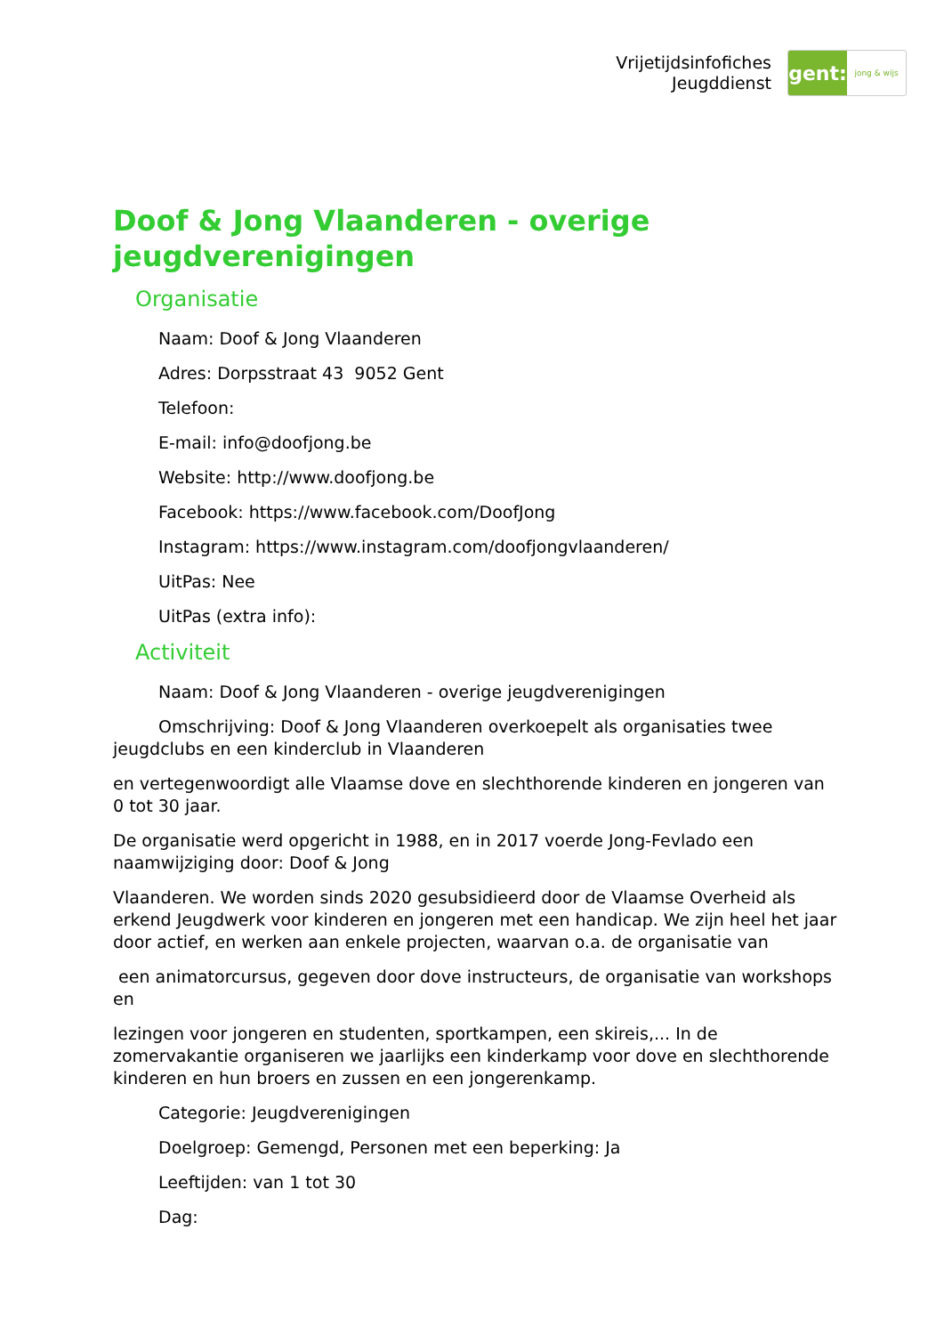Vrijetijdsinfofiches
Jeugddienst
gent:
jong & wijs
Doof & Jong Vlaanderen - overige jeugdverenigingen
Organisatie
Naam: Doof & Jong Vlaanderen
Adres: Dorpsstraat 43 9052 Gent
Telefoon:
E-mail: info@doofjong.be
Website: http://www.doofjong.be
Facebook: https://www.facebook.com/DoofJong
Instagram: https://www.instagram.com/doofjongvlaanderen/
UitPas: Nee
UitPas (extra info):
Activiteit
Naam: Doof & Jong Vlaanderen - overige jeugdverenigingen
Omschrijving: Doof & Jong Vlaanderen overkoepelt als organisaties twee jeugdclubs en een kinderclub in Vlaanderen
en vertegenwoordigt alle Vlaamse dove en slechthorende kinderen en jongeren van 0 tot 30 jaar.
De organisatie werd opgericht in 1988, en in 2017 voerde Jong-Fevlado een naamwijziging door: Doof & Jong
Vlaanderen. We worden sinds 2020 gesubsidieerd door de Vlaamse Overheid als erkend Jeugdwerk voor kinderen en jongeren met een handicap. We zijn heel het jaar door actief, en werken aan enkele projecten, waarvan o.a. de organisatie van
een animatorcursus, gegeven door dove instructeurs, de organisatie van workshops en
lezingen voor jongeren en studenten, sportkampen, een skireis,... In de zomervakantie organiseren we jaarlijks een kinderkamp voor dove en slechthorende kinderen en hun broers en zussen en een jongerenkamp.
Categorie: Jeugdverenigingen
Doelgroep: Gemengd, Personen met een beperking: Ja
Leeftijden: van 1 tot 30
Dag: